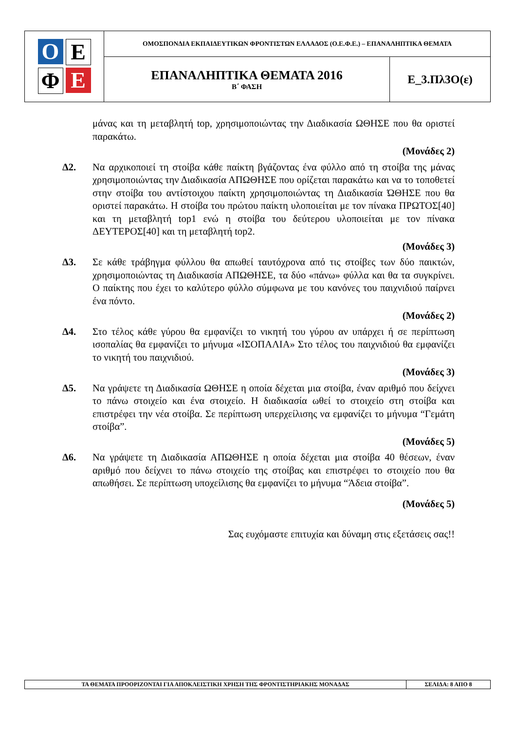| Ο Ε Φ Ε | ΟΜΟΣΠΟΝΔΙΑ ΕΚΠΑΙΔΕΥΤΙΚΩΝ ΦΡΟΝΤΙΣΤΩΝ ΕΛΛΑΔΟΣ (Ο.Ε.Φ.Ε.) – ΕΠΑΝΑΛΗΠΤΙΚΑ ΘΕΜΑΤΑ | |
| | ΕΠΑΝΑΛΗΠΤΙΚΑ ΘΕΜΑΤΑ 2016 Β΄ ΦΑΣΗ | Ε_3.Πλ3Ο(ε) |
μάνας και τη μεταβλητή top, χρησιμοποιώντας την Διαδικασία ΩΘΗΣΕ που θα οριστεί παρακάτω.
(Μονάδες 2)
Δ2. Να αρχικοποιεί τη στοίβα κάθε παίκτη βγάζοντας ένα φύλλο από τη στοίβα της μάνας χρησιμοποιώντας την Διαδικασία ΑΠΩΘΗΣΕ που ορίζεται παρακάτω και να το τοποθετεί στην στοίβα του αντίστοιχου παίκτη χρησιμοποιώντας τη Διαδικασία ΏΘΗΣΕ που θα οριστεί παρακάτω. Η στοίβα του πρώτου παίκτη υλοποιείται με τον πίνακα ΠΡΩΤΟΣ[40] και τη μεταβλητή top1 ενώ η στοίβα του δεύτερου υλοποιείται με τον πίνακα ΔΕΥΤΕΡΟΣ[40] και τη μεταβλητή top2.
(Μονάδες 3)
Δ3. Σε κάθε τράβηγμα φύλλου θα απωθεί ταυτόχρονα από τις στοίβες των δύο παικτών, χρησιμοποιώντας τη Διαδικασία ΑΠΩΘΗΣΕ, τα δύο «πάνω» φύλλα και θα τα συγκρίνει. Ο παίκτης που έχει το καλύτερο φύλλο σύμφωνα με του κανόνες του παιχνιδιού παίρνει ένα πόντο.
(Μονάδες 2)
Δ4. Στο τέλος κάθε γύρου θα εμφανίζει το νικητή του γύρου αν υπάρχει ή σε περίπτωση ισοπαλίας θα εμφανίζει το μήνυμα «ΙΣΟΠΑΛΙΑ» Στο τέλος του παιχνιδιού θα εμφανίζει το νικητή του παιχνιδιού.
(Μονάδες 3)
Δ5. Να γράψετε τη Διαδικασία ΩΘΗΣΕ η οποία δέχεται μια στοίβα, έναν αριθμό που δείχνει το πάνω στοιχείο και ένα στοιχείο. Η διαδικασία ωθεί το στοιχείο στη στοίβα και επιστρέφει την νέα στοίβα. Σε περίπτωση υπερχείλισης να εμφανίζει το μήνυμα “Γεμάτη στοίβα”.
(Μονάδες 5)
Δ6. Να γράψετε τη Διαδικασία ΑΠΩΘΗΣΕ η οποία δέχεται μια στοίβα 40 θέσεων, έναν αριθμό που δείχνει το πάνω στοιχείο της στοίβας και επιστρέφει το στοιχείο που θα απωθήσει. Σε περίπτωση υποχείλισης θα εμφανίζει το μήνυμα “Άδεια στοίβα”.
(Μονάδες 5)
Σας ευχόμαστε επιτυχία και δύναμη στις εξετάσεις σας!!
| ΤΑ ΘΕΜΑΤΑ ΠΡΟΟΡΙΖΟΝΤΑΙ ΓΙΑ ΑΠΟΚΛΕΙΣΤΙΚΗ ΧΡΗΣΗ ΤΗΣ ΦΡΟΝΤΙΣΤΗΡΙΑΚΗΣ ΜΟΝΑΔΑΣ | ΣΕΛΙΔΑ: 8 ΑΠΟ 8 |